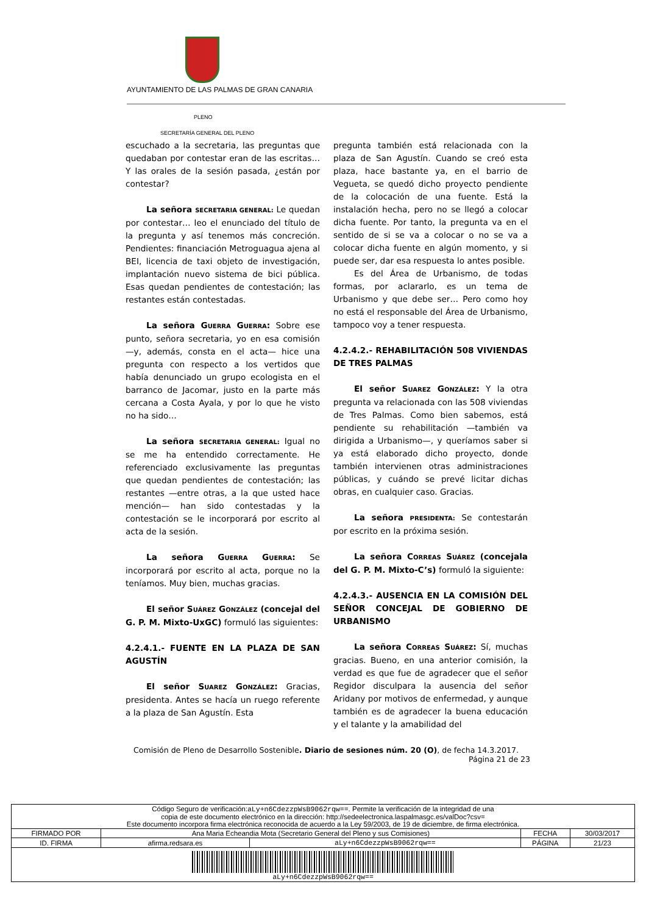AYUNTAMIENTO DE LAS PALMAS DE GRAN CANARIA
PLENO
SECRETARÍA GENERAL DEL PLENO
escuchado a la secretaria, las preguntas que quedaban por contestar eran de las escritas… Y las orales de la sesión pasada, ¿están por contestar?
La señora SECRETARIA GENERAL: Le quedan por contestar… leo el enunciado del título de la pregunta y así tenemos más concreción. Pendientes: financiación Metroguagua ajena al BEI, licencia de taxi objeto de investigación, implantación nuevo sistema de bici pública. Esas quedan pendientes de contestación; las restantes están contestadas.
La señora GUERRA GUERRA: Sobre ese punto, señora secretaria, yo en esa comisión —y, además, consta en el acta— hice una pregunta con respecto a los vertidos que había denunciado un grupo ecologista en el barranco de Jacomar, justo en la parte más cercana a Costa Ayala, y por lo que he visto no ha sido…
La señora SECRETARIA GENERAL: Igual no se me ha entendido correctamente. He referenciado exclusivamente las preguntas que quedan pendientes de contestación; las restantes —entre otras, a la que usted hace mención— han sido contestadas y la contestación se le incorporará por escrito al acta de la sesión.
La señora GUERRA GUERRA: Se incorporará por escrito al acta, porque no la teníamos. Muy bien, muchas gracias.
El señor SUÁREZ GONZÁLEZ (concejal del G. P. M. Mixto-UxGC) formuló las siguientes:
4.2.4.1.- FUENTE EN LA PLAZA DE SAN AGUSTÍN
El señor SUAREZ GONZÁLEZ: Gracias, presidenta. Antes se hacía un ruego referente a la plaza de San Agustín. Esta
pregunta también está relacionada con la plaza de San Agustín. Cuando se creó esta plaza, hace bastante ya, en el barrio de Vegueta, se quedó dicho proyecto pendiente de la colocación de una fuente. Está la instalación hecha, pero no se llegó a colocar dicha fuente. Por tanto, la pregunta va en el sentido de si se va a colocar o no se va a colocar dicha fuente en algún momento, y si puede ser, dar esa respuesta lo antes posible.
Es del Área de Urbanismo, de todas formas, por aclararlo, es un tema de Urbanismo y que debe ser… Pero como hoy no está el responsable del Área de Urbanismo, tampoco voy a tener respuesta.
4.2.4.2.- REHABILITACIÓN 508 VIVIENDAS DE TRES PALMAS
El señor SUAREZ GONZÁLEZ: Y la otra pregunta va relacionada con las 508 viviendas de Tres Palmas. Como bien sabemos, está pendiente su rehabilitación —también va dirigida a Urbanismo—, y queríamos saber si ya está elaborado dicho proyecto, donde también intervienen otras administraciones públicas, y cuándo se prevé licitar dichas obras, en cualquier caso. Gracias.
La señora PRESIDENTA: Se contestarán por escrito en la próxima sesión.
La señora CORREAS SUÁREZ (concejala del G. P. M. Mixto-C’s) formuló la siguiente:
4.2.4.3.- AUSENCIA EN LA COMISIÓN DEL SEÑOR CONCEJAL DE GOBIERNO DE URBANISMO
La señora CORREAS SUÁREZ: Sí, muchas gracias. Bueno, en una anterior comisión, la verdad es que fue de agradecer que el señor Regidor disculpara la ausencia del señor Aridany por motivos de enfermedad, y aunque también es de agradecer la buena educación y el talante y la amabilidad del
Comisión de Pleno de Desarrollo Sostenible. Diario de sesiones núm. 20 (O), de fecha 14.3.2017.
Página 21 de 23
| Código Seguro de verificación: aLy+n6CdezzpWsB9062rqw== . Permite la verificación de la integridad de una copia de este documento electrónico en la dirección: http://sedeelectronica.laspalmasgc.es/valDoc?csv= Este documento incorpora firma electrónica reconocida de acuerdo a la Ley 59/2003, de 19 de diciembre, de firma electrónica. | | | | |
| FIRMADO POR | Ana Maria Echeandia Mota (Secretario General del Pleno y sus Comisiones) | | FECHA | 30/03/2017 |
| ID. FIRMA | afirma.redsara.es | aLy+n6CdezzpWsB9062rqw== | PÁGINA | 21/23 |
| aLy+n6CdezzpWsB9062rqw== | | | | |